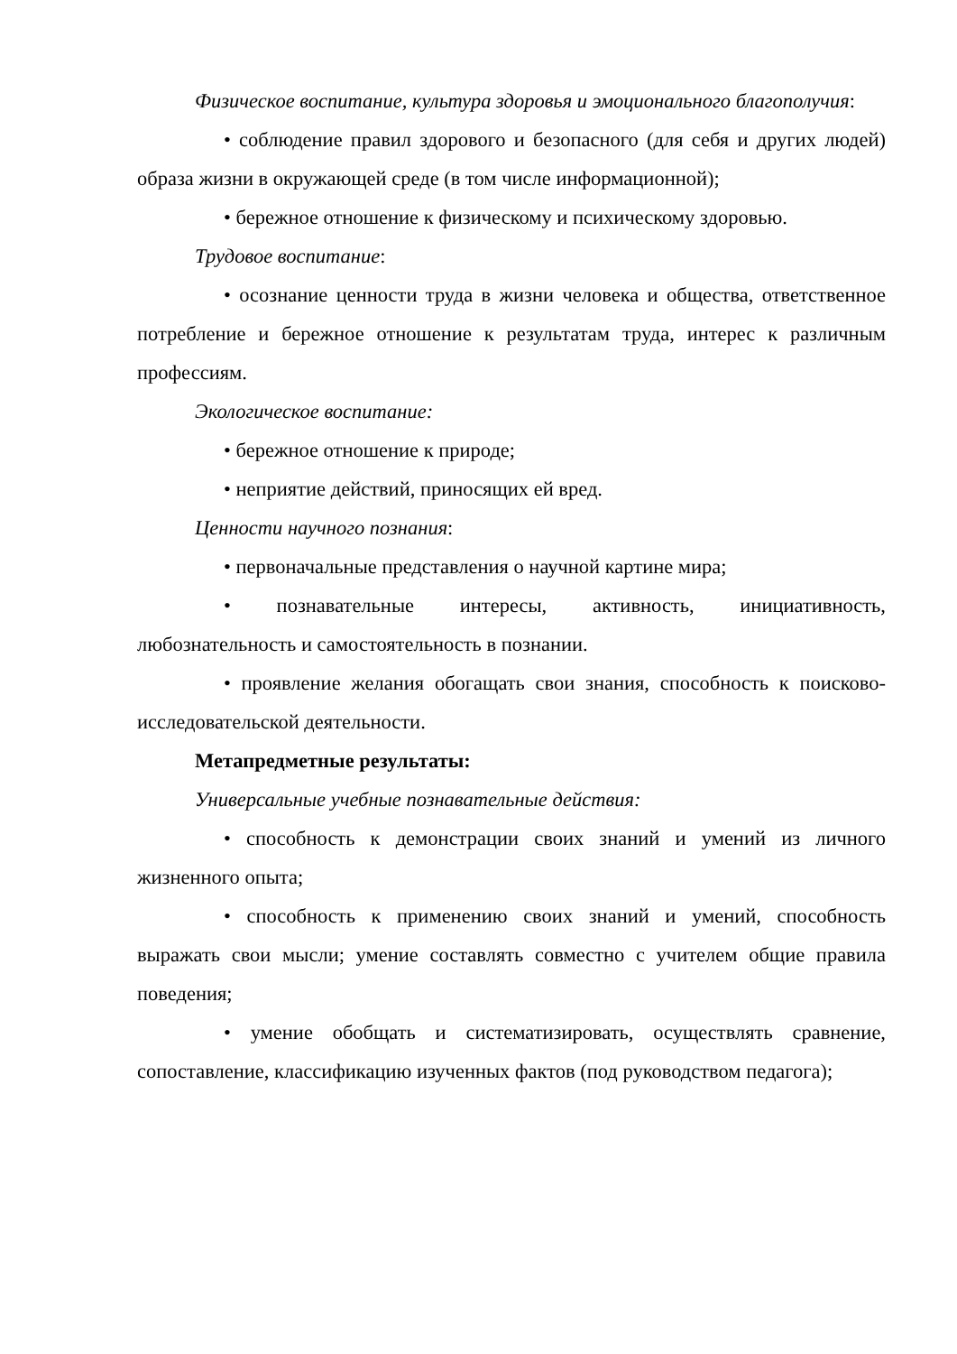Физическое воспитание, культура здоровья и эмоционального благополучия:
• соблюдение правил здорового и безопасного (для себя и других людей) образа жизни в окружающей среде (в том числе информационной);
• бережное отношение к физическому и психическому здоровью.
Трудовое воспитание:
• осознание ценности труда в жизни человека и общества, ответственное потребление и бережное отношение к результатам труда, интерес к различным профессиям.
Экологическое воспитание:
• бережное отношение к природе;
• неприятие действий, приносящих ей вред.
Ценности научного познания:
• первоначальные представления о научной картине мира;
• познавательные интересы, активность, инициативность, любознательность и самостоятельность в познании.
• проявление желания обогащать свои знания, способность к поисково-исследовательской деятельности.
Метапредметные результаты:
Универсальные учебные познавательные действия:
• способность к демонстрации своих знаний и умений из личного жизненного опыта;
• способность к применению своих знаний и умений, способность выражать свои мысли; умение составлять совместно с учителем общие правила поведения;
• умение обобщать и систематизировать, осуществлять сравнение, сопоставление, классификацию изученных фактов (под руководством педагога);